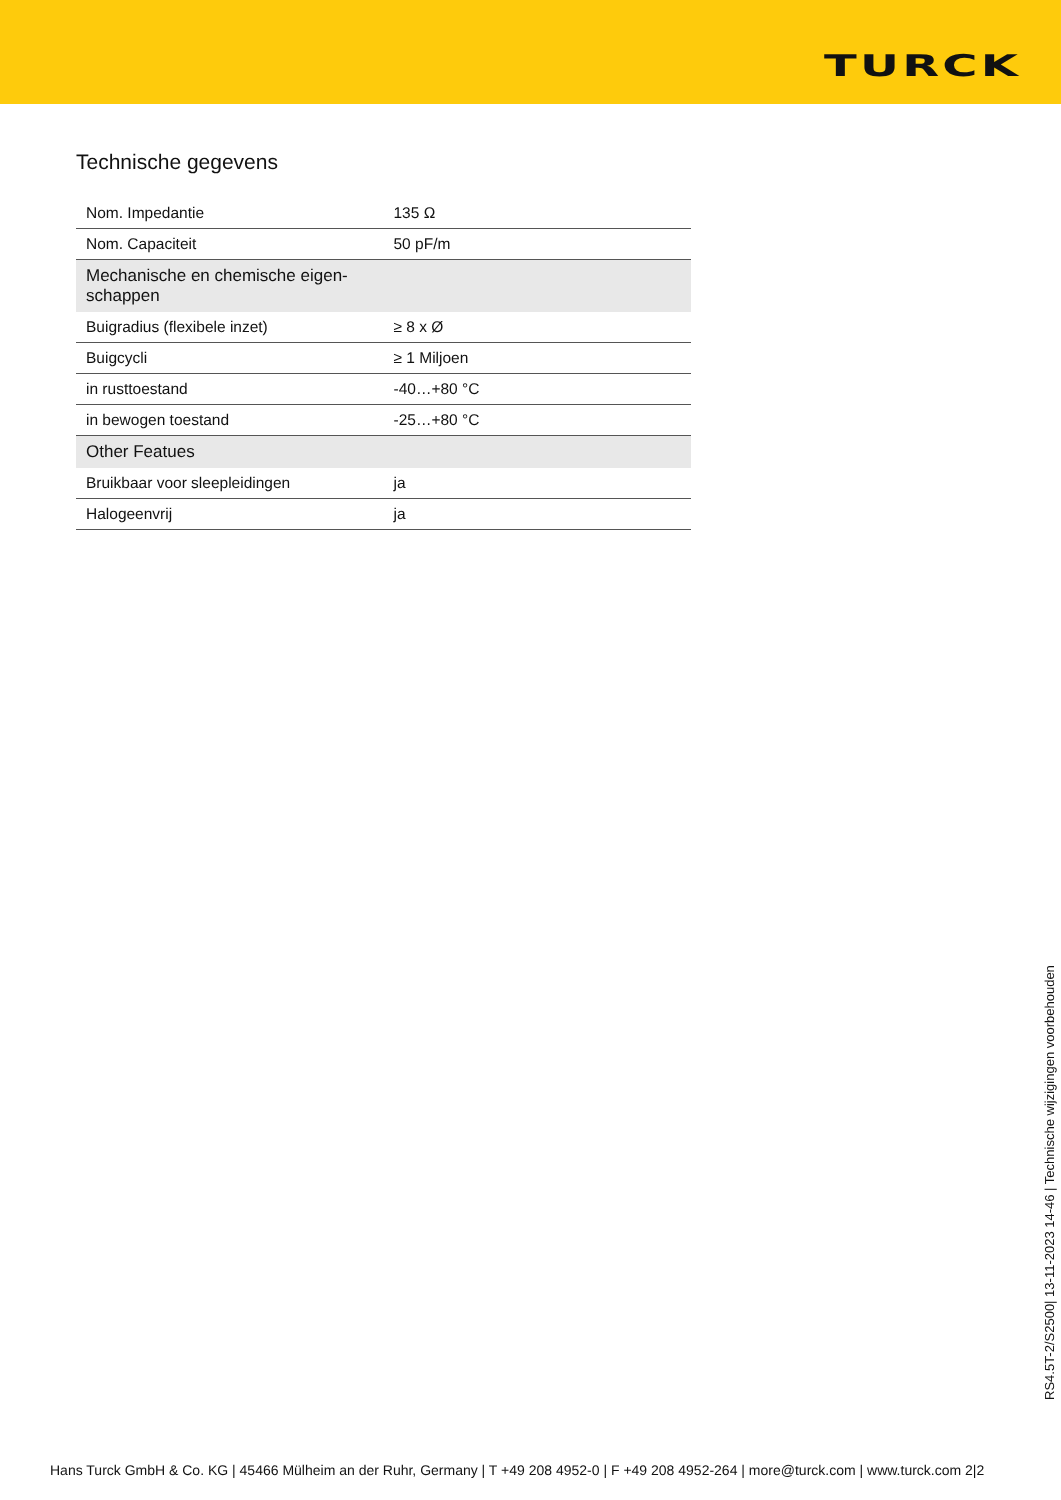TURCK
Technische gegevens
| Nom. Impedantie | 135 Ω |
| Nom. Capaciteit | 50 pF/m |
| Mechanische en chemische eigen-schappen | |
| Buigradius (flexibele inzet) | ≥ 8 x Ø |
| Buigcycli | ≥ 1 Miljoen |
| in rusttoestand | -40…+80 °C |
| in bewogen toestand | -25…+80 °C |
| Other Featues | |
| Bruikbaar voor sleepleidingen | ja |
| Halogeenvrij | ja |
RS4.5T-2/S2500| 13-11-2023 14-46 | Technische wijzigingen voorbehouden
Hans Turck GmbH & Co. KG | 45466 Mülheim an der Ruhr, Germany | T +49 208 4952-0 | F +49 208 4952-264 | more@turck.com | www.turck.com 2|2